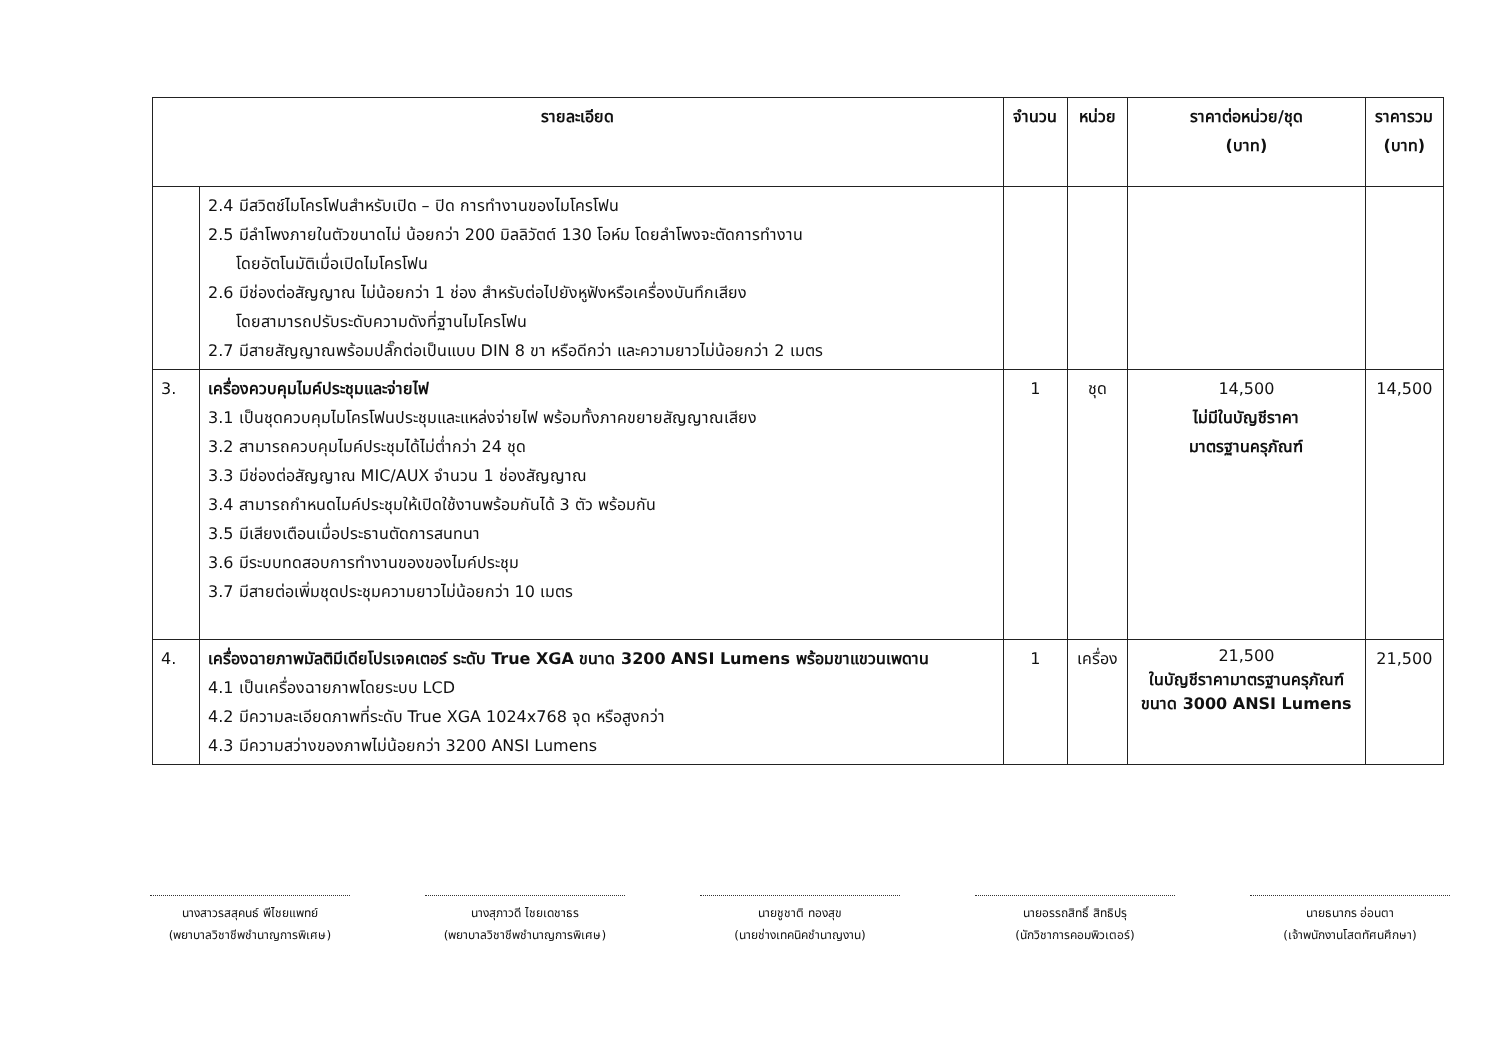| รายละเอียด | | จำนวน | หน่วย | ราคาต่อหน่วย/ชุด (บาท) | ราคารวม (บาท) |
| --- | --- | --- | --- | --- | --- |
| | 2.4 มีสวิตช์ไมโครโฟนสำหรับเปิด – ปิด การทำงานของไมโครโฟน 2.5 มีลำโพงภายในตัวขนาดไม่ น้อยกว่า 200 มิลลิวัตต์ 130 โอห์ม โดยลำโพงจะตัดการทำงาน โดยอัตโนมัติเมื่อเปิดไมโครโฟน 2.6 มีช่องต่อสัญญาณ ไม่น้อยกว่า 1 ช่อง สำหรับต่อไปยังหูฟังหรือเครื่องบันทึกเสียง โดยสามารถปรับระดับความดังที่ฐานไมโครโฟน 2.7 มีสายสัญญาณพร้อมปลั๊กต่อเป็นแบบ DIN 8 ขา หรือดีกว่า และความยาวไม่น้อยกว่า 2 เมตร | | | | |
| 3. | เครื่องควบคุมไมค์ประชุมและจ่ายไฟ 3.1 เป็นชุดควบคุมไมโครโฟนประชุมและแหล่งจ่ายไฟ พร้อมทั้งภาคขยายสัญญาณเสียง 3.2 สามารถควบคุมไมค์ประชุมได้ไม่ต่ำกว่า 24 ชุด 3.3 มีช่องต่อสัญญาณ MIC/AUX จำนวน 1 ช่องสัญญาณ 3.4 สามารถกำหนดไมค์ประชุมให้เปิดใช้งานพร้อมกันได้ 3 ตัว พร้อมกัน 3.5 มีเสียงเตือนเมื่อประธานตัดการสนทนา 3.6 มีระบบทดสอบการทำงานของของไมค์ประชุม 3.7 มีสายต่อเพิ่มชุดประชุมความยาวไม่น้อยกว่า 10 เมตร | 1 | ชุด | 14,500 ไม่มีในบัญชีราคา มาตรฐานครุภัณฑ์ | 14,500 |
| 4. | เครื่องฉายภาพมัลติมีเดียโปรเจคเตอร์ ระดับ True XGA ขนาด 3200 ANSI Lumens พร้อมขาแขวนเพดาน 4.1 เป็นเครื่องฉายภาพโดยระบบ LCD 4.2 มีความละเอียดภาพที่ระดับ True XGA 1024x768 จุด หรือสูงกว่า 4.3 มีความสว่างของภาพไม่น้อยกว่า 3200 ANSI Lumens | 1 | เครื่อง | 21,500 ในบัญชีราคามาตรฐานครุภัณฑ์ ขนาด 3000 ANSI Lumens | 21,500 |
นางสาวรสสุคนธ์ พีไชยแพทย์
(พยาบาลวิชาชีพชำนาญการพิเศษ)
นางสุภาวดี ไชยเดชาธร
(พยาบาลวิชาชีพชำนาญการพิเศษ)
นายชูชาติ ทองสุข
(นายช่างเทคนิคชำนาญงาน)
นายอรรถสิทธิ์ สิทธิปรุ
(นักวิชาการคอมพิวเตอร์)
นายธนากร อ่อนตา
(เจ้าพนักงานโสตทัศนศึกษา)